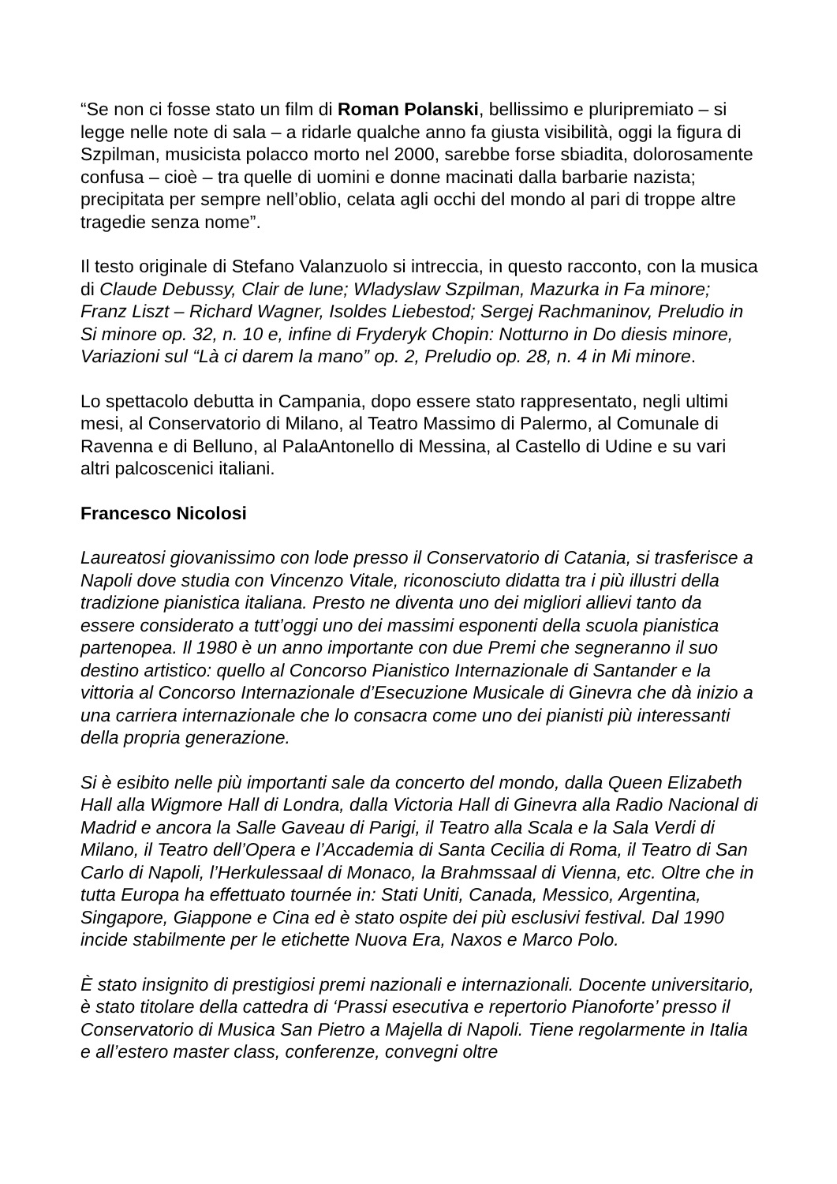“Se non ci fosse stato un film di Roman Polanski, bellissimo e pluripremiato – si legge nelle note di sala – a ridarle qualche anno fa giusta visibilità, oggi la figura di Szpilman, musicista polacco morto nel 2000, sarebbe forse sbiadita, dolorosamente confusa – cioè – tra quelle di uomini e donne macinati dalla barbarie nazista; precipitata per sempre nell’oblio, celata agli occhi del mondo al pari di troppe altre tragedie senza nome”.
Il testo originale di Stefano Valanzuolo si intreccia, in questo racconto, con la musica di Claude Debussy, Clair de lune; Wladyslaw Szpilman, Mazurka in Fa minore; Franz Liszt – Richard Wagner, Isoldes Liebestod; Sergej Rachmaninov, Preludio in Si minore op. 32, n. 10 e, infine di Fryderyk Chopin: Notturno in Do diesis minore, Variazioni sul “Là ci darem la mano” op. 2, Preludio op. 28, n. 4 in Mi minore.
Lo spettacolo debutta in Campania, dopo essere stato rappresentato, negli ultimi mesi, al Conservatorio di Milano, al Teatro Massimo di Palermo, al Comunale di Ravenna e di Belluno, al PalaAntonello di Messina, al Castello di Udine e su vari altri palcoscenici italiani.
Francesco Nicolosi
Laureatosi giovanissimo con lode presso il Conservatorio di Catania, si trasferisce a Napoli dove studia con Vincenzo Vitale, riconosciuto didatta tra i più illustri della tradizione pianistica italiana. Presto ne diventa uno dei migliori allievi tanto da essere considerato a tutt’oggi uno dei massimi esponenti della scuola pianistica partenopea. Il 1980 è un anno importante con due Premi che segneranno il suo destino artistico: quello al Concorso Pianistico Internazionale di Santander e la vittoria al Concorso Internazionale d’Esecuzione Musicale di Ginevra che dà inizio a una carriera internazionale che lo consacra come uno dei pianisti più interessanti della propria generazione.
Si è esibito nelle più importanti sale da concerto del mondo, dalla Queen Elizabeth Hall alla Wigmore Hall di Londra, dalla Victoria Hall di Ginevra alla Radio Nacional di Madrid e ancora la Salle Gaveau di Parigi, il Teatro alla Scala e la Sala Verdi di Milano, il Teatro dell’Opera e l’Accademia di Santa Cecilia di Roma, il Teatro di San Carlo di Napoli, l’Herkulessaal di Monaco, la Brahmssaal di Vienna, etc. Oltre che in tutta Europa ha effettuato tournée in: Stati Uniti, Canada, Messico, Argentina, Singapore, Giappone e Cina ed è stato ospite dei più esclusivi festival. Dal 1990 incide stabilmente per le etichette Nuova Era, Naxos e Marco Polo.
È stato insignito di prestigiosi premi nazionali e internazionali. Docente universitario, è stato titolare della cattedra di ‘Prassi esecutiva e repertorio Pianoforte’ presso il Conservatorio di Musica San Pietro a Majella di Napoli. Tiene regolarmente in Italia e all’estero master class, conferenze, convegni oltre